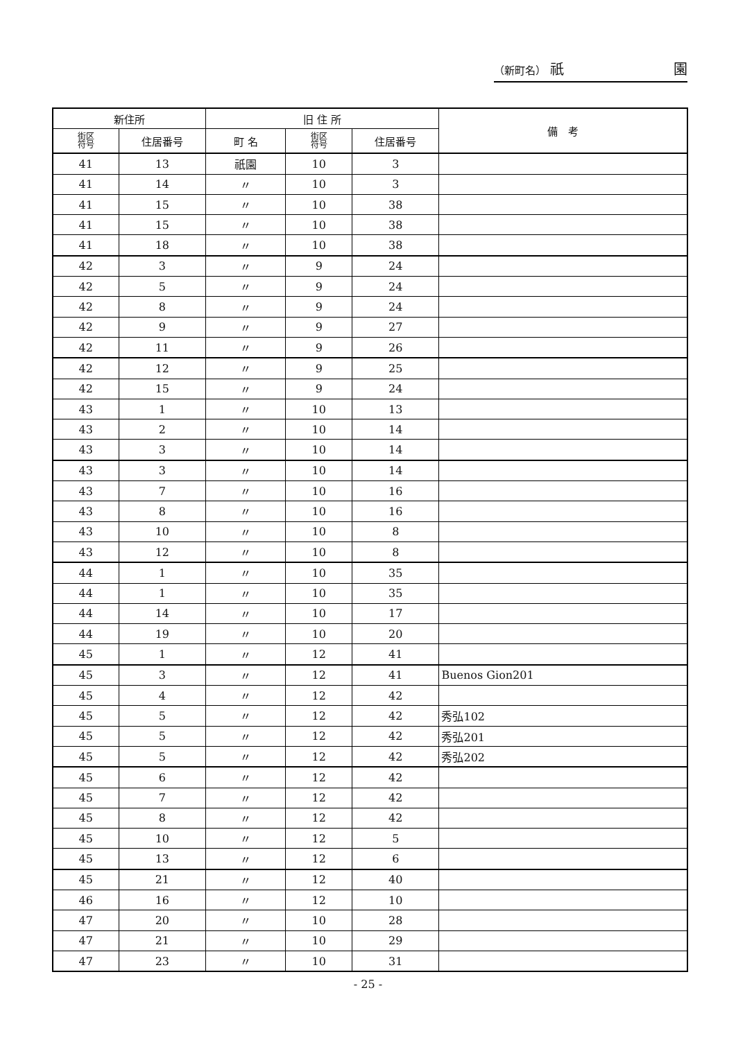（新町名） 祇 園
| 新住所 | | 旧 住 所 | | | 備 考 |
| --- | --- | --- | --- | --- | --- |
| 街区 符号 | 住居番号 | 町 名 | 街区 符号 | 住居番号 | |
| 41 | 13 | 祇園 | 10 | 3 | |
| 41 | 14 | 〃 | 10 | 3 | |
| 41 | 15 | 〃 | 10 | 38 | |
| 41 | 15 | 〃 | 10 | 38 | |
| 41 | 18 | 〃 | 10 | 38 | |
| 42 | 3 | 〃 | 9 | 24 | |
| 42 | 5 | 〃 | 9 | 24 | |
| 42 | 8 | 〃 | 9 | 24 | |
| 42 | 9 | 〃 | 9 | 27 | |
| 42 | 11 | 〃 | 9 | 26 | |
| 42 | 12 | 〃 | 9 | 25 | |
| 42 | 15 | 〃 | 9 | 24 | |
| 43 | 1 | 〃 | 10 | 13 | |
| 43 | 2 | 〃 | 10 | 14 | |
| 43 | 3 | 〃 | 10 | 14 | |
| 43 | 3 | 〃 | 10 | 14 | |
| 43 | 7 | 〃 | 10 | 16 | |
| 43 | 8 | 〃 | 10 | 16 | |
| 43 | 10 | 〃 | 10 | 8 | |
| 43 | 12 | 〃 | 10 | 8 | |
| 44 | 1 | 〃 | 10 | 35 | |
| 44 | 1 | 〃 | 10 | 35 | |
| 44 | 14 | 〃 | 10 | 17 | |
| 44 | 19 | 〃 | 10 | 20 | |
| 45 | 1 | 〃 | 12 | 41 | |
| 45 | 3 | 〃 | 12 | 41 | Buenos Gion201 |
| 45 | 4 | 〃 | 12 | 42 | |
| 45 | 5 | 〃 | 12 | 42 | 秀弘102 |
| 45 | 5 | 〃 | 12 | 42 | 秀弘201 |
| 45 | 5 | 〃 | 12 | 42 | 秀弘202 |
| 45 | 6 | 〃 | 12 | 42 | |
| 45 | 7 | 〃 | 12 | 42 | |
| 45 | 8 | 〃 | 12 | 42 | |
| 45 | 10 | 〃 | 12 | 5 | |
| 45 | 13 | 〃 | 12 | 6 | |
| 45 | 21 | 〃 | 12 | 40 | |
| 46 | 16 | 〃 | 12 | 10 | |
| 47 | 20 | 〃 | 10 | 28 | |
| 47 | 21 | 〃 | 10 | 29 | |
| 47 | 23 | 〃 | 10 | 31 | |
- 25 -